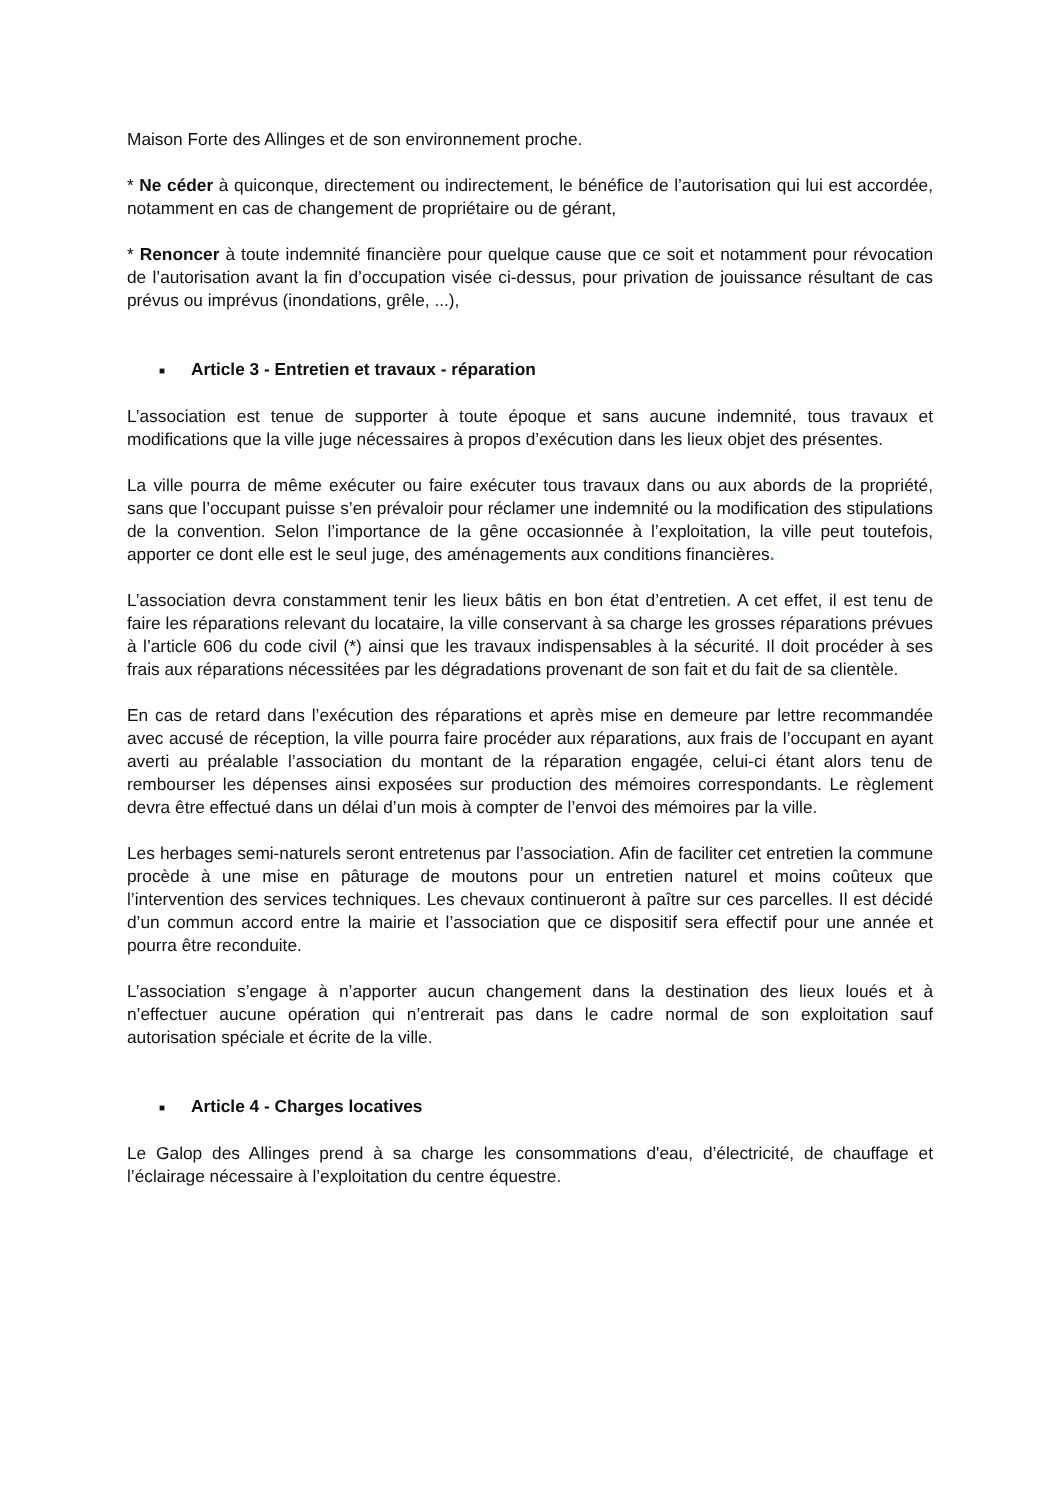Maison Forte des Allinges et de son environnement proche.
* Ne céder à quiconque, directement ou indirectement, le bénéfice de l’autorisation qui lui est accordée, notamment en cas de changement de propriétaire ou de gérant,
* Renoncer à toute indemnité financière pour quelque cause que ce soit et notamment pour révocation de l’autorisation avant la fin d’occupation visée ci-dessus, pour privation de jouissance résultant de cas prévus ou imprévus (inondations, grêle, ...),
■ Article 3 - Entretien et travaux - réparation
L’association est tenue de supporter à toute époque et sans aucune indemnité, tous travaux et modifications que la ville juge nécessaires à propos d’exécution dans les lieux objet des présentes.
La ville pourra de même exécuter ou faire exécuter tous travaux dans ou aux abords de la propriété, sans que l’occupant puisse s’en prévaloir pour réclamer une indemnité ou la modification des stipulations de la convention. Selon l’importance de la gêne occasionnée à l’exploitation, la ville peut toutefois, apporter ce dont elle est le seul juge, des aménagements aux conditions financières.
L’association devra constamment tenir les lieux bâtis en bon état d’entretien. A cet effet, il est tenu de faire les réparations relevant du locataire, la ville conservant à sa charge les grosses réparations prévues à l’article 606 du code civil (*) ainsi que les travaux indispensables à la sécurité. Il doit procéder à ses frais aux réparations nécessitées par les dégradations provenant de son fait et du fait de sa clientèle.
En cas de retard dans l’exécution des réparations et après mise en demeure par lettre recommandée avec accusé de réception, la ville pourra faire procéder aux réparations, aux frais de l’occupant en ayant averti au préalable l’association du montant de la réparation engagée, celui-ci étant alors tenu de rembourser les dépenses ainsi exposées sur production des mémoires correspondants. Le règlement devra être effectué dans un délai d’un mois à compter de l’envoi des mémoires par la ville.
Les herbages semi-naturels seront entretenus par l’association. Afin de faciliter cet entretien la commune procède à une mise en pâturage de moutons pour un entretien naturel et moins coûteux que l’intervention des services techniques. Les chevaux continueront à paître sur ces parcelles. Il est décidé d’un commun accord entre la mairie et l’association que ce dispositif sera effectif pour une année et pourra être reconduite.
L’association s’engage à n’apporter aucun changement dans la destination des lieux loués et à n’effectuer aucune opération qui n’entrerait pas dans le cadre normal de son exploitation sauf autorisation spéciale et écrite de la ville.
■ Article 4 - Charges locatives
Le Galop des Allinges prend à sa charge les consommations d'eau, d’électricité, de chauffage et l’éclairage nécessaire à l’exploitation du centre équestre.